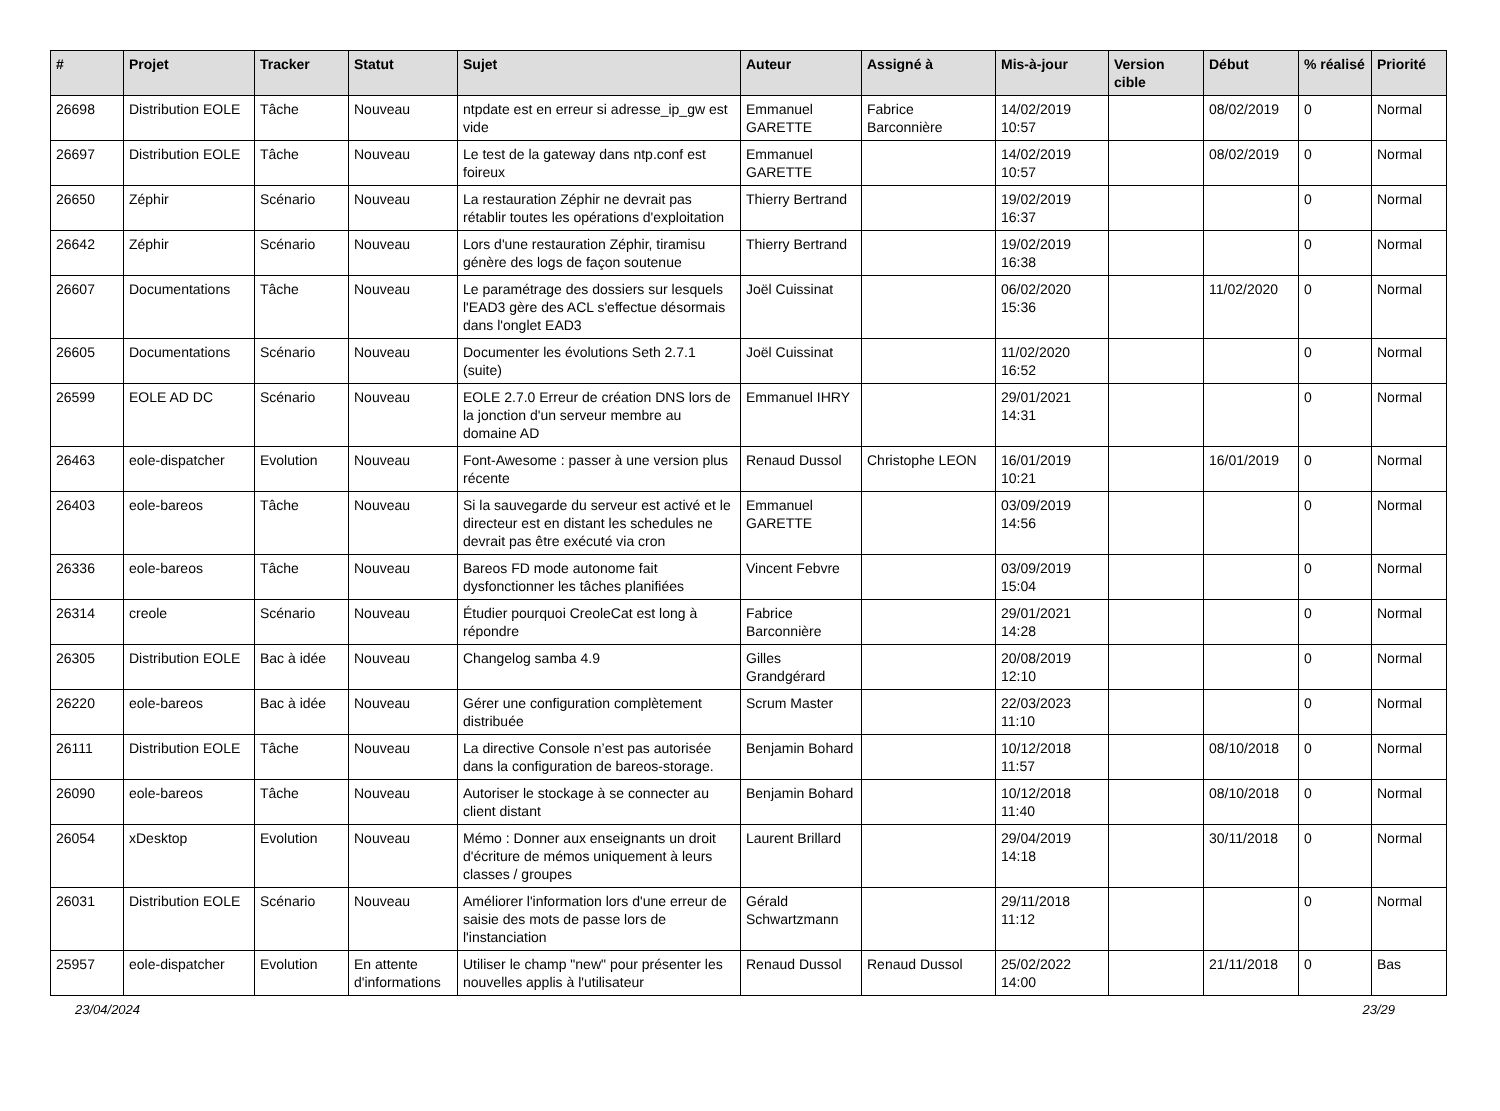| # | Projet | Tracker | Statut | Sujet | Auteur | Assigné à | Mis-à-jour | Version cible | Début | % réalisé | Priorité |
| --- | --- | --- | --- | --- | --- | --- | --- | --- | --- | --- | --- |
| 26698 | Distribution EOLE | Tâche | Nouveau | ntpdate est en erreur si adresse_ip_gw est vide | Emmanuel GARETTE | Fabrice Barconnière | 14/02/2019 10:57 | | 08/02/2019 | 0 | Normal |
| 26697 | Distribution EOLE | Tâche | Nouveau | Le test de la gateway dans ntp.conf est foireux | Emmanuel GARETTE | | 14/02/2019 10:57 | | 08/02/2019 | 0 | Normal |
| 26650 | Zéphir | Scénario | Nouveau | La restauration Zéphir ne devrait pas rétablir toutes les opérations d'exploitation | Thierry Bertrand | | 19/02/2019 16:37 | | | 0 | Normal |
| 26642 | Zéphir | Scénario | Nouveau | Lors d'une restauration Zéphir, tiramisu génère des logs de façon soutenue | Thierry Bertrand | | 19/02/2019 16:38 | | | 0 | Normal |
| 26607 | Documentations | Tâche | Nouveau | Le paramétrage des dossiers sur lesquels l'EAD3 gère des ACL s'effectue désormais dans l'onglet EAD3 | Joël Cuissinat | | 06/02/2020 15:36 | | 11/02/2020 | 0 | Normal |
| 26605 | Documentations | Scénario | Nouveau | Documenter les évolutions Seth 2.7.1 (suite) | Joël Cuissinat | | 11/02/2020 16:52 | | | 0 | Normal |
| 26599 | EOLE AD DC | Scénario | Nouveau | EOLE 2.7.0 Erreur de création DNS lors de la jonction d'un serveur membre au domaine AD | Emmanuel IHRY | | 29/01/2021 14:31 | | | 0 | Normal |
| 26463 | eole-dispatcher | Evolution | Nouveau | Font-Awesome : passer à une version plus récente | Renaud Dussol | Christophe LEON | 16/01/2019 10:21 | | 16/01/2019 | 0 | Normal |
| 26403 | eole-bareos | Tâche | Nouveau | Si la sauvegarde du serveur est activé et le directeur est en distant les schedules ne devrait pas être exécuté via cron | Emmanuel GARETTE | | 03/09/2019 14:56 | | | 0 | Normal |
| 26336 | eole-bareos | Tâche | Nouveau | Bareos FD mode autonome fait dysfonctionner les tâches planifiées | Vincent Febvre | | 03/09/2019 15:04 | | | 0 | Normal |
| 26314 | creole | Scénario | Nouveau | Étudier pourquoi CreoleCat est long à répondre | Fabrice Barconnière | | 29/01/2021 14:28 | | | 0 | Normal |
| 26305 | Distribution EOLE | Bac à idée | Nouveau | Changelog samba 4.9 | Gilles Grandgérard | | 20/08/2019 12:10 | | | 0 | Normal |
| 26220 | eole-bareos | Bac à idée | Nouveau | Gérer une configuration complètement distribuée | Scrum Master | | 22/03/2023 11:10 | | | 0 | Normal |
| 26111 | Distribution EOLE | Tâche | Nouveau | La directive Console n’est pas autorisée dans la configuration de bareos-storage. | Benjamin Bohard | | 10/12/2018 11:57 | | 08/10/2018 | 0 | Normal |
| 26090 | eole-bareos | Tâche | Nouveau | Autoriser le stockage à se connecter au client distant | Benjamin Bohard | | 10/12/2018 11:40 | | 08/10/2018 | 0 | Normal |
| 26054 | xDesktop | Evolution | Nouveau | Mémo : Donner aux enseignants un droit d'écriture de mémos uniquement à leurs classes / groupes | Laurent Brillard | | 29/04/2019 14:18 | | 30/11/2018 | 0 | Normal |
| 26031 | Distribution EOLE | Scénario | Nouveau | Améliorer l'information lors d'une erreur de saisie des mots de passe lors de l'instanciation | Gérald Schwartzmann | | 29/11/2018 11:12 | | | 0 | Normal |
| 25957 | eole-dispatcher | Evolution | En attente d'informations | Utiliser le champ "new" pour présenter les nouvelles applis à l'utilisateur | Renaud Dussol | Renaud Dussol | 25/02/2022 14:00 | | 21/11/2018 | 0 | Bas |
23/04/2024 23/29